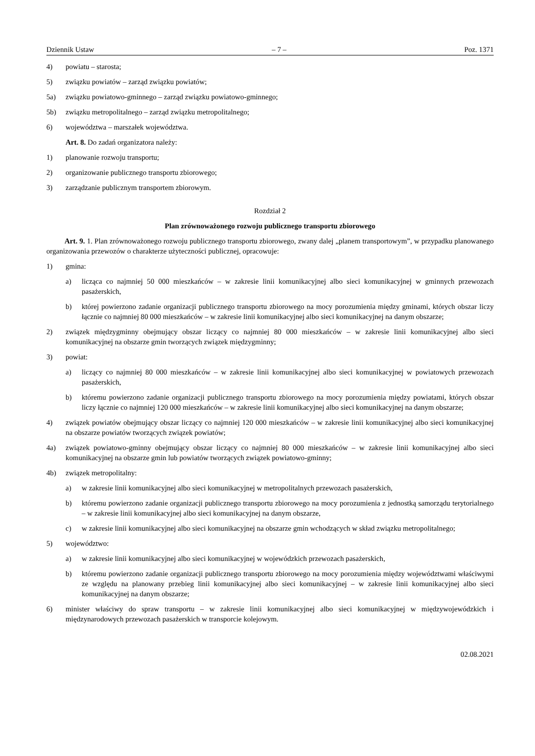Dziennik Ustaw – 7 – Poz. 1371
4) powiatu – starosta;
5) związku powiatów – zarząd związku powiatów;
5a) związku powiatowo-gminnego – zarząd związku powiatowo-gminnego;
5b) związku metropolitalnego – zarząd związku metropolitalnego;
6) województwa – marszałek województwa.
Art. 8. Do zadań organizatora należy:
1) planowanie rozwoju transportu;
2) organizowanie publicznego transportu zbiorowego;
3) zarządzanie publicznym transportem zbiorowym.
Rozdział 2
Plan zrównoważonego rozwoju publicznego transportu zbiorowego
Art. 9. 1. Plan zrównoważonego rozwoju publicznego transportu zbiorowego, zwany dalej „planem transportowym”, w przypadku planowanego organizowania przewozów o charakterze użyteczności publicznej, opracowuje:
1) gmina:
a) licząca co najmniej 50 000 mieszkańców – w zakresie linii komunikacyjnej albo sieci komunikacyjnej w gminnych przewozach pasażerskich,
b) której powierzono zadanie organizacji publicznego transportu zbiorowego na mocy porozumienia między gminami, których obszar liczy łącznie co najmniej 80 000 mieszkańców – w zakresie linii komunikacyjnej albo sieci komunikacyjnej na danym obszarze;
2) związek międzygminny obejmujący obszar liczący co najmniej 80 000 mieszkańców – w zakresie linii komunikacyjnej albo sieci komunikacyjnej na obszarze gmin tworzących związek międzygminny;
3) powiat:
a) liczący co najmniej 80 000 mieszkańców – w zakresie linii komunikacyjnej albo sieci komunikacyjnej w powiatowych przewozach pasażerskich,
b) któremu powierzono zadanie organizacji publicznego transportu zbiorowego na mocy porozumienia między powiatami, których obszar liczy łącznie co najmniej 120 000 mieszkańców – w zakresie linii komunikacyjnej albo sieci komunikacyjnej na danym obszarze;
4) związek powiatów obejmujący obszar liczący co najmniej 120 000 mieszkańców – w zakresie linii komunikacyjnej albo sieci komunikacyjnej na obszarze powiatów tworzących związek powiatów;
4a) związek powiatowo-gminny obejmujący obszar liczący co najmniej 80 000 mieszkańców – w zakresie linii komunikacyjnej albo sieci komunikacyjnej na obszarze gmin lub powiatów tworzących związek powiatowo-gminny;
4b) związek metropolitalny:
a) w zakresie linii komunikacyjnej albo sieci komunikacyjnej w metropolitalnych przewozach pasażerskich,
b) któremu powierzono zadanie organizacji publicznego transportu zbiorowego na mocy porozumienia z jednostką samorządu terytorialnego – w zakresie linii komunikacyjnej albo sieci komunikacyjnej na danym obszarze,
c) w zakresie linii komunikacyjnej albo sieci komunikacyjnej na obszarze gmin wchodzących w skład związku metropolitalnego;
5) województwo:
a) w zakresie linii komunikacyjnej albo sieci komunikacyjnej w wojewódzkich przewozach pasażerskich,
b) któremu powierzono zadanie organizacji publicznego transportu zbiorowego na mocy porozumienia między województwami właściwymi ze względu na planowany przebieg linii komunikacyjnej albo sieci komunikacyjnej – w zakresie linii komunikacyjnej albo sieci komunikacyjnej na danym obszarze;
6) minister właściwy do spraw transportu – w zakresie linii komunikacyjnej albo sieci komunikacyjnej w międzywojewódzkich i międzynarodowych przewozach pasażerskich w transporcie kolejowym.
02.08.2021